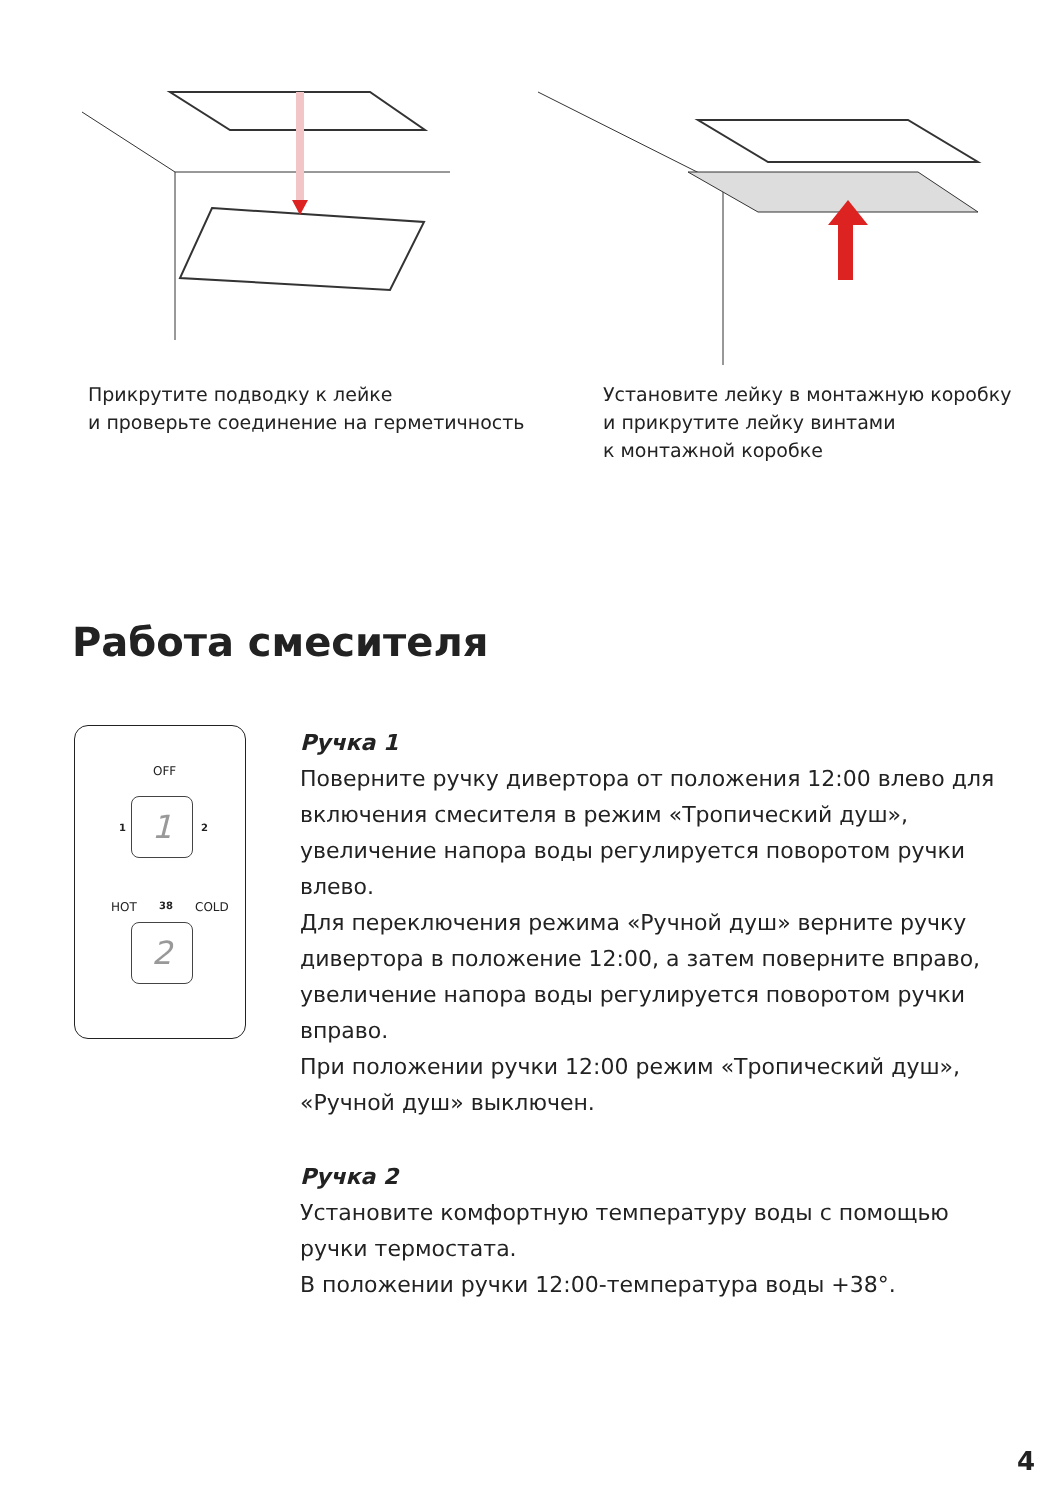Прикрутите подводку к лейке
и проверьте соединение на герметичность
Установите лейку в монтажную коробку
и прикрутите лейку винтами
к монтажной коробке
Работа смесителя
OFF
1 1 2
HOT 38 COLD
2
Ручка 1
Поверните ручку дивертора от положения 12:00 влево для включения смесителя в режим «Тропический душ», увеличение напора воды регулируется поворотом ручки влево.
Для переключения режима «Ручной душ» верните ручку дивертора в положение 12:00, а затем поверните вправо, увеличение напора воды регулируется поворотом ручки вправо.
При положении ручки 12:00 режим «Тропический душ», «Ручной душ» выключен.
Ручка 2
Установите комфортную температуру воды с помощью ручки термостата.
В положении ручки 12:00-температура воды +38°.
4